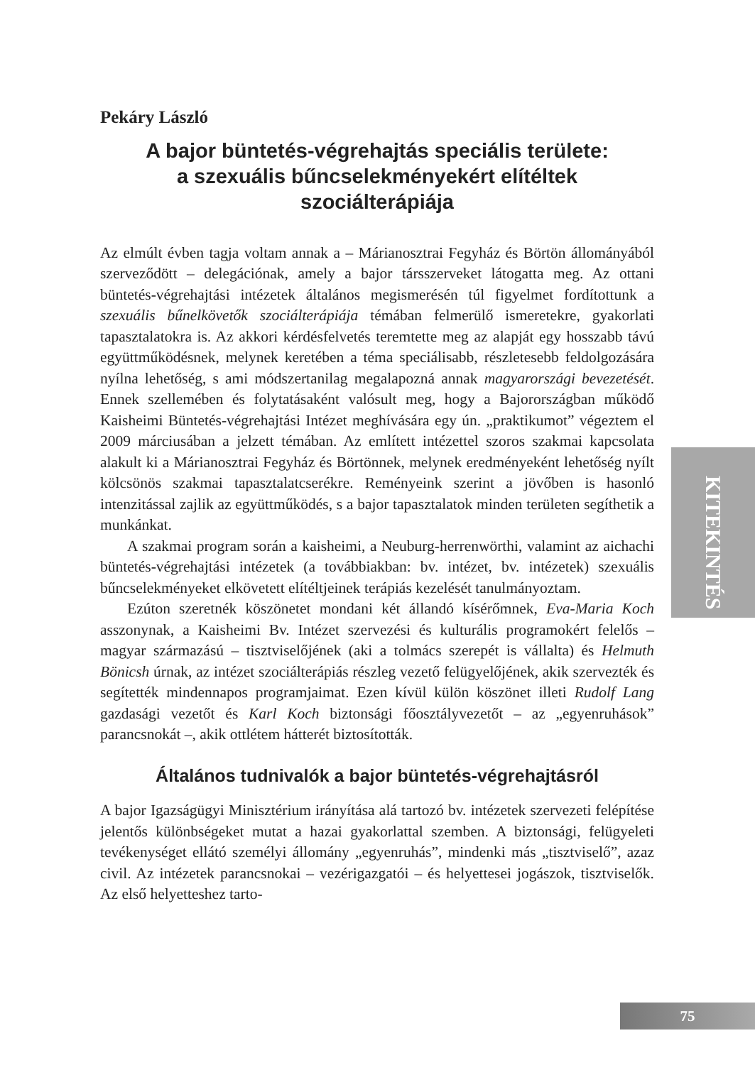Pekáry László
A bajor büntetés-végrehajtás speciális területe:
a szexuális bűncselekményekért elítéltek
szociálterápiája
Az elmúlt évben tagja voltam annak a – Márianosztrai Fegyház és Börtön állományából szerveződött – delegációnak, amely a bajor társszerveket látogatta meg. Az ottani büntetés-végrehajtási intézetek általános megismerésén túl figyelmet fordítottunk a szexuális bűnelkövetők szociálterápiája témában felmerülő ismeretekre, gyakorlati tapasztalatokra is. Az akkori kérdésfelvetés teremtette meg az alapját egy hosszabb távú együttműködésnek, melynek keretében a téma speciálisabb, részletesebb feldolgozására nyílna lehetőség, s ami módszertanilag megalapozná annak magyarországi bevezetését. Ennek szellemében és folytatásaként valósult meg, hogy a Bajorországban működő Kaisheimi Büntetés-végrehajtási Intézet meghívására egy ún. „praktikumot” végeztem el 2009 márciusában a jelzett témában. Az említett intézettel szoros szakmai kapcsolata alakult ki a Márianosztrai Fegyház és Börtönnek, melynek eredményeként lehetőség nyílt kölcsönös szakmai tapasztalatcserékre. Reményeink szerint a jövőben is hasonló intenzitással zajlik az együttműködés, s a bajor tapasztalatok minden területen segíthetik a munkánkat.
A szakmai program során a kaisheimi, a Neuburg-herrenwörthi, valamint az aichachi büntetés-végrehajtási intézetek (a továbbiakban: bv. intézet, bv. intézetek) szexuális bűncselekményeket elkövetett elítéltjeinek terápiás kezelését tanulmányoztam.
Ezúton szeretnék köszönetet mondani két állandó kísérőmnek, Eva-Maria Koch asszonynak, a Kaisheimi Bv. Intézet szervezési és kulturális programokért felelős – magyar származású – tisztviselőjének (aki a tolmács szerepét is vállalta) és Helmuth Bönicsh úrnak, az intézet szociálterápiás részleg vezető felügyelőjének, akik szervezték és segítették mindennapos programjaimat. Ezen kívül külön köszönet illeti Rudolf Lang gazdasági vezetőt és Karl Koch biztonsági főosztályvezetőt – az „egyenruhások” parancsnokát –, akik ottlétem hátterét biztosították.
Általános tudnivalók a bajor büntetés-végrehajtásról
A bajor Igazságügyi Minisztérium irányítása alá tartozó bv. intézetek szervezeti felépítése jelentős különbségeket mutat a hazai gyakorlattal szemben. A biztonsági, felügyeleti tevékenységet ellátó személyi állomány „egyenruhás”, mindenki más „tisztviselő”, azaz civil. Az intézetek parancsnokai – vezérigazgatói – és helyettesei jogászok, tisztviselők. Az első helyetteshez tarto-
KITEKINTÉS
75